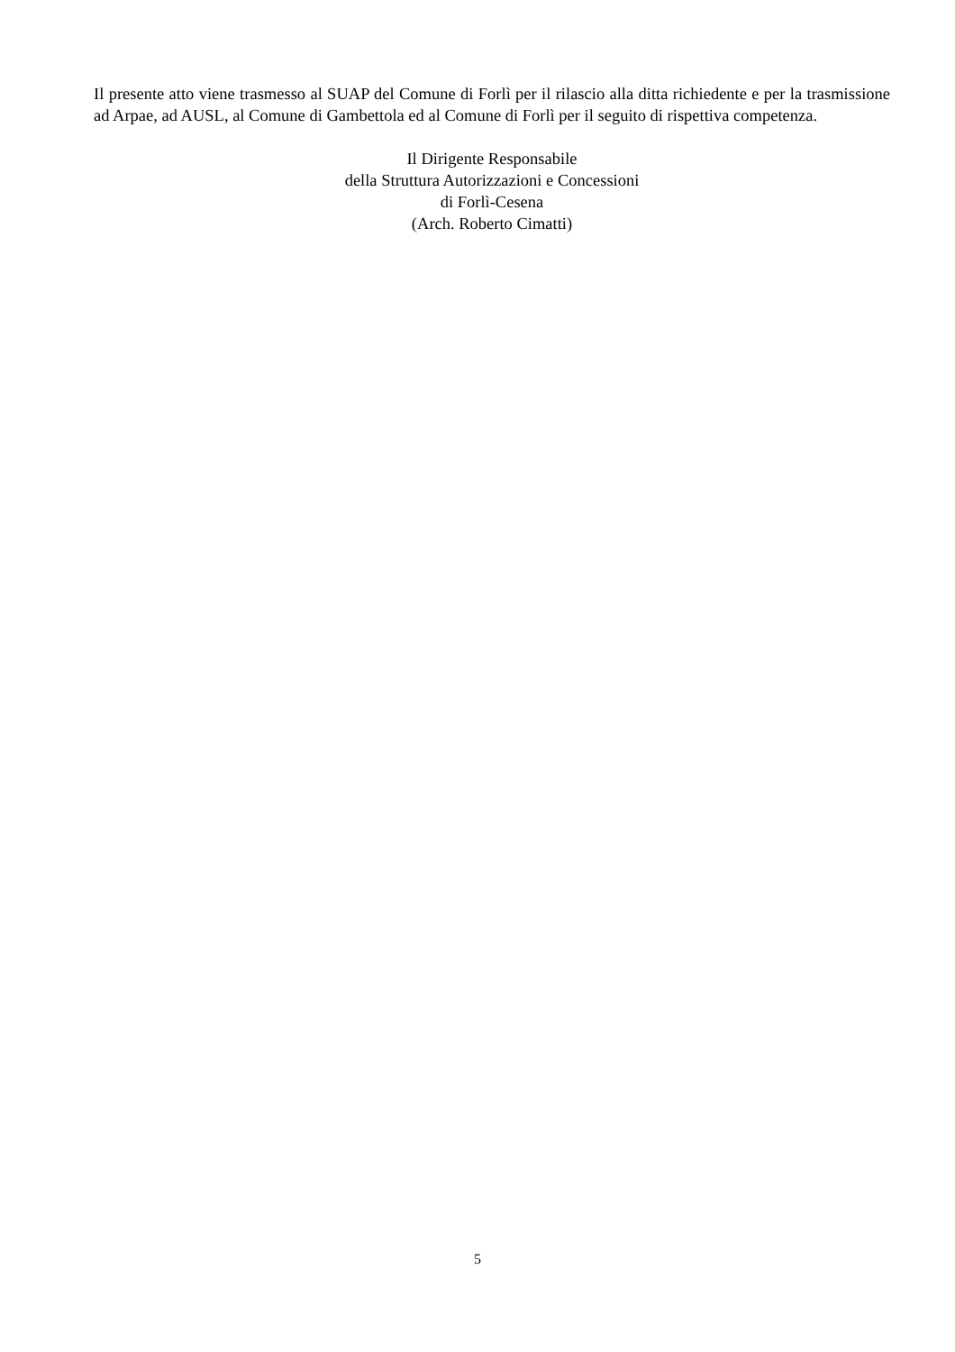Il presente atto viene trasmesso al SUAP del Comune di Forlì per il rilascio alla ditta richiedente e per la trasmissione ad Arpae, ad AUSL, al Comune di Gambettola ed al Comune di Forlì per il seguito di rispettiva competenza.
Il Dirigente Responsabile
della Struttura Autorizzazioni e Concessioni
di Forlì-Cesena
(Arch. Roberto Cimatti)
5